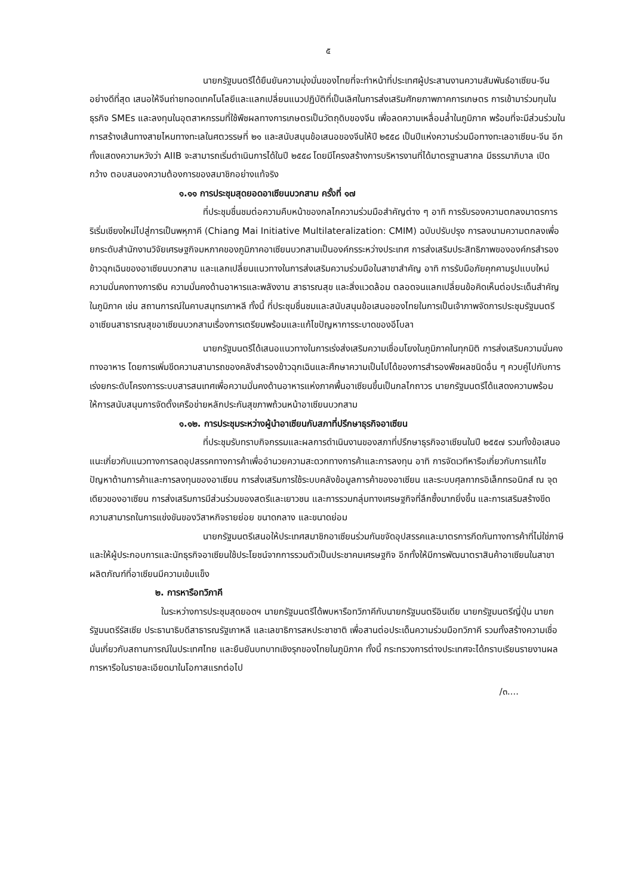๕
นายกรัฐมนตรีได้ยืนยันความมุ่งมั่นของไทยที่จะทำหน้าที่ประเทศผู้ประสานงานความสัมพันธ์อาเซียน-จีนอย่างดีที่สุด เสนอให้จีนถ่ายทอดเทคโนโลยีและแลกเปลี่ยนแนวปฏิบัติที่เป็นเลิศในการส่งเสริมศักยภาพภาคการเกษตร การเข้ามาร่วมทุนในธุรกิจ SMEs และลงทุนในอุตสาหกรรมที่ใช้พืชผลทางการเกษตรเป็นวัตถุดิบของจีน เพื่อลดความเหลื่อมล้ำในภูมิภาค พร้อมที่จะมีส่วนร่วมในการสร้างเส้นทางสายไหมทางทะเลในศตวรรษที่ ๒๑ และสนับสนุนข้อเสนอของจีนให้ปี ๒๕๕๘ เป็นปีแห่งความร่วมมือทางทะเลอาเซียน-จีน อีกทั้งแสดงความหวังว่า AIIB จะสามารถเริ่มดำเนินการได้ในปี ๒๕๕๘ โดยมีโครงสร้างการบริหารงานที่ได้มาตรฐานสากล มีธรรมาภิบาล เปิดกว้าง ตอบสนองความต้องการของสมาชิกอย่างแท้จริง
๑.๑๑ การประชุมสุดยอดอาเซียนบวกสาม ครั้งที่ ๑๗
ที่ประชุมชื่นชมต่อความคืบหน้าของกลไกความร่วมมือสำคัญต่าง ๆ อาทิ การรับรองความตกลงมาตรการริเริ่มเชียงใหม่ไปสู่การเป็นพหุภาคี (Chiang Mai Initiative Multilateralization: CMIM) ฉบับปรับปรุง การลงนามความตกลงเพื่อยกระดับสำนักงานวิจัยเศรษฐกิจมหภาคของภูมิภาคอาเซียนบวกสามเป็นองค์กรระหว่างประเทศ การส่งเสริมประสิทธิภาพขององค์กรสำรองข้าวฉุกเฉินของอาเซียนบวกสาม และแลกเปลี่ยนแนวทางในการส่งเสริมความร่วมมือในสาขาสำคัญ อาทิ การรับมือภัยคุกคามรูปแบบใหม่ ความมั่นคงทางการเงิน ความมั่นคงด้านอาหารและพลังงาน สาธารณสุข และสิ่งแวดล้อม ตลอดจนแลกเปลี่ยนข้อคิดเห็นต่อประเด็นสำคัญในภูมิภาค เช่น สถานการณ์ในคาบสมุทรเกาหลี ทั้งนี้ ที่ประชุมชื่นชมและสนับสนุนข้อเสนอของไทยในการเป็นเจ้าภาพจัดการประชุมรัฐมนตรีอาเซียนสาธารณสุขอาเซียนบวกสามเรื่องการเตรียมพร้อมและแก้ไขปัญหาการระบาดของอีโบลา
นายกรัฐมนตรีได้เสนอแนวทางในการเร่งส่งเสริมความเชื่อมโยงในภูมิภาคในทุกมิติ การส่งเสริมความมั่นคงทางอาหาร โดยการเพิ่มขีดความสามารถของคลังสำรองข้าวฉุกเฉินและศึกษาความเป็นไปได้ของการสำรองพืชผลชนิดอื่น ๆ ควบคู่ไปกับการเร่งยกระดับโครงการระบบสารสนเทศเพื่อความมั่นคงด้านอาหารแห่งภาคพื้นอาเซียนขึ้นเป็นกลไกถาวร นายกรัฐมนตรีได้แสดงความพร้อมให้การสนับสนุนการจัดตั้งเครือข่ายหลักประกันสุขภาพถ้วนหน้าอาเซียนบวกสาม
๑.๑๒. การประชุมระหว่างผู้นำอาเซียนกับสภาที่ปรึกษาธุรกิจอาเซียน
ที่ประชุมรับทราบกิจกรรมและผลการดำเนินงานของสภาที่ปรึกษาธุรกิจอาเซียนในปี ๒๕๕๗ รวมทั้งข้อเสนอแนะเกี่ยวกับแนวทางการลดอุปสรรคทางการค้าเพื่ออำนวยความสะดวกทางการค้าและการลงทุน อาทิ การจัดเวทีหารือเกี่ยวกับการแก้ไขปัญหาด้านการค้าและการลงทุนของอาเซียน การส่งเสริมการใช้ระบบคลังข้อมูลการค้าของอาเซียน และระบบศุลกากรอิเล็กทรอนิกส์ ณ จุดเดียวของอาเซียน การส่งเสริมการมีส่วนร่วมของสตรีและเยาวชน และการรวมกลุ่มทางเศรษฐกิจที่ลึกซึ้งมากยิ่งขึ้น และการเสริมสร้างขีดความสามารถในการแข่งขันของวิสาหกิจรายย่อย ขนาดกลาง และขนาดย่อม
นายกรัฐมนตรีเสนอให้ประเทศสมาชิกอาเซียนร่วมกันขจัดอุปสรรคและมาตรการกีดกันทางการค้าที่ไม่ใช่ภาษี และให้ผู้ประกอบการและนักธุรกิจอาเซียนใช้ประโยชน์จากการรวมตัวเป็นประชาคมเศรษฐกิจ อีกทั้งให้มีการพัฒนาตราสินค้าอาเซียนในสาขาผลิตภัณฑ์ที่อาเซียนมีความเข้มแข็ง
๒. การหารือทวิภาคี
ในระหว่างการประชุมสุดยอดฯ นายกรัฐมนตรีได้พบหารือทวิภาคีกับนายกรัฐมนตรีอินเดีย นายกรัฐมนตรีญี่ปุ่น นายกรัฐมนตรีรัสเซีย ประธานาธิบดีสาธารณรัฐเกาหลี และเลขาธิการสหประชาชาติ เพื่อสานต่อประเด็นความร่วมมือทวิภาคี รวมทั้งสร้างความเชื่อมั่นเกี่ยวกับสถานการณ์ในประเทศไทย และยืนยันบทบาทเชิงรุกของไทยในภูมิภาค ทั้งนี้ กระทรวงการต่างประเทศจะได้กราบเรียนรายงานผลการหารือในรายละเอียดมาในโอกาสแรกต่อไป
/๓....